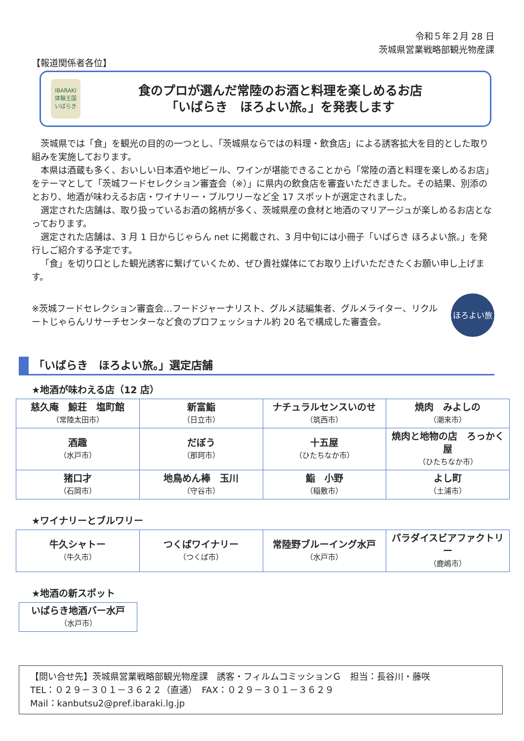令和５年２月 28 日
茨城県営業戦略部観光物産課
【報道関係者各位】
IBARAKI
体験王国
いばらき
食のプロが選んだ常陸のお酒と料理を楽しめるお店
「いばらき　ほろよい旅。」を発表します
茨城県では「食」を観光の目的の一つとし、「茨城県ならではの料理・飲食店」による誘客拡大を目的とした取り組みを実施しております。
本県は酒蔵も多く、おいしい日本酒や地ビール、ワインが堪能できることから「常陸の酒と料理を楽しめるお店」をテーマとして「茨城フードセレクション審査会（※）」に県内の飲食店を審査いただきました。その結果、別添のとおり、地酒が味わえるお店・ワイナリー・ブルワリーなど全 17 スポットが選定されました。
選定された店舗は、取り扱っているお酒の銘柄が多く、茨城県産の食材と地酒のマリアージュが楽しめるお店となっております。
選定された店舗は、3 月 1 日からじゃらん net に掲載され、3 月中旬には小冊子「いばらき ほろよい旅。」を発行しご紹介する予定です。
「食」を切り口とした観光誘客に繋げていくため、ぜひ貴社媒体にてお取り上げいただきたくお願い申し上げます。
※茨城フードセレクション審査会…フードジャーナリスト、グルメ誌編集者、グルメライター、リクルートじゃらんリサーチセンターなど食のプロフェッショナル約 20 名で構成した審査会。
ほろよい旅
「いばらき　ほろよい旅。」選定店舗
★地酒が味わえる店（12 店）
| 慈久庵 鯨荘 塩町館 （常陸太田市） | 新富鮨 （日立市） | ナチュラルセンスいのせ （筑西市） | 焼肉 みよしの （潮来市） |
| 酒趣 （水戸市） | だぼう （那珂市） | 十五屋 （ひたちなか市） | 焼肉と地物の店 ろっかく屋 （ひたちなか市） |
| 猪口才 （石岡市） | 地鳥めん棒 玉川 （守谷市） | 鮨 小野 （稲敷市） | よし町 （土浦市） |
★ワイナリーとブルワリー
| 牛久シャトー （牛久市） | つくばワイナリー （つくば市） | 常陸野ブルーイング水戸 （水戸市） | パラダイスビアファクトリー （鹿嶋市） |
★地酒の新スポット
| いばらき地酒バー水戸 （水戸市） |
【問い合せ先】茨城県営業戦略部観光物産課　誘客・フィルムコミッションＧ　担当：長谷川・藤咲
TEL：０２９－３０１－３６２２（直通）　FAX：０２９－３０１－３６２９
Mail：kanbutsu2@pref.ibaraki.lg.jp